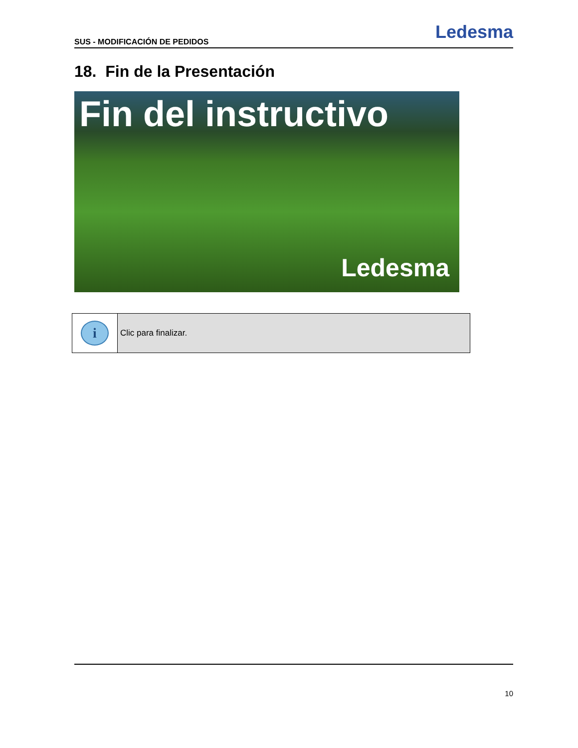SUS - MODIFICACIÓN DE PEDIDOS Ledesma
18. Fin de la Presentación
Fin del instructivo
Ledesma
| i | Clic para finalizar. |
10